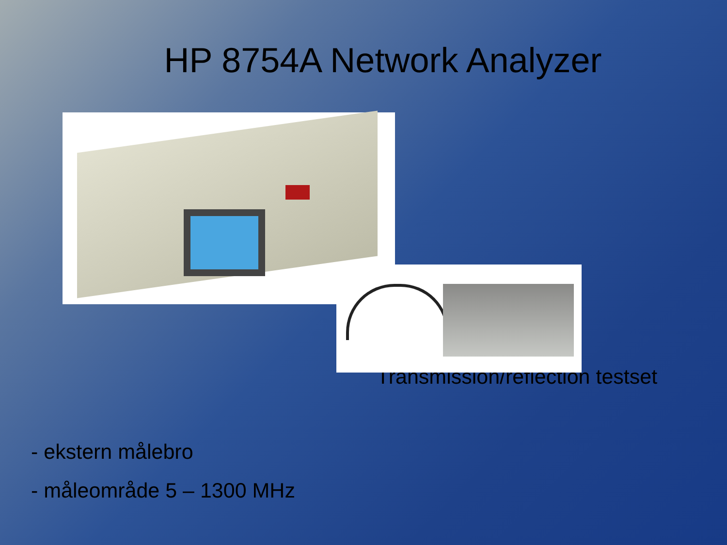HP 8754A Network Analyzer
Transmission/reflection testset
- ekstern målebro
- måleområde 5 – 1300 MHz